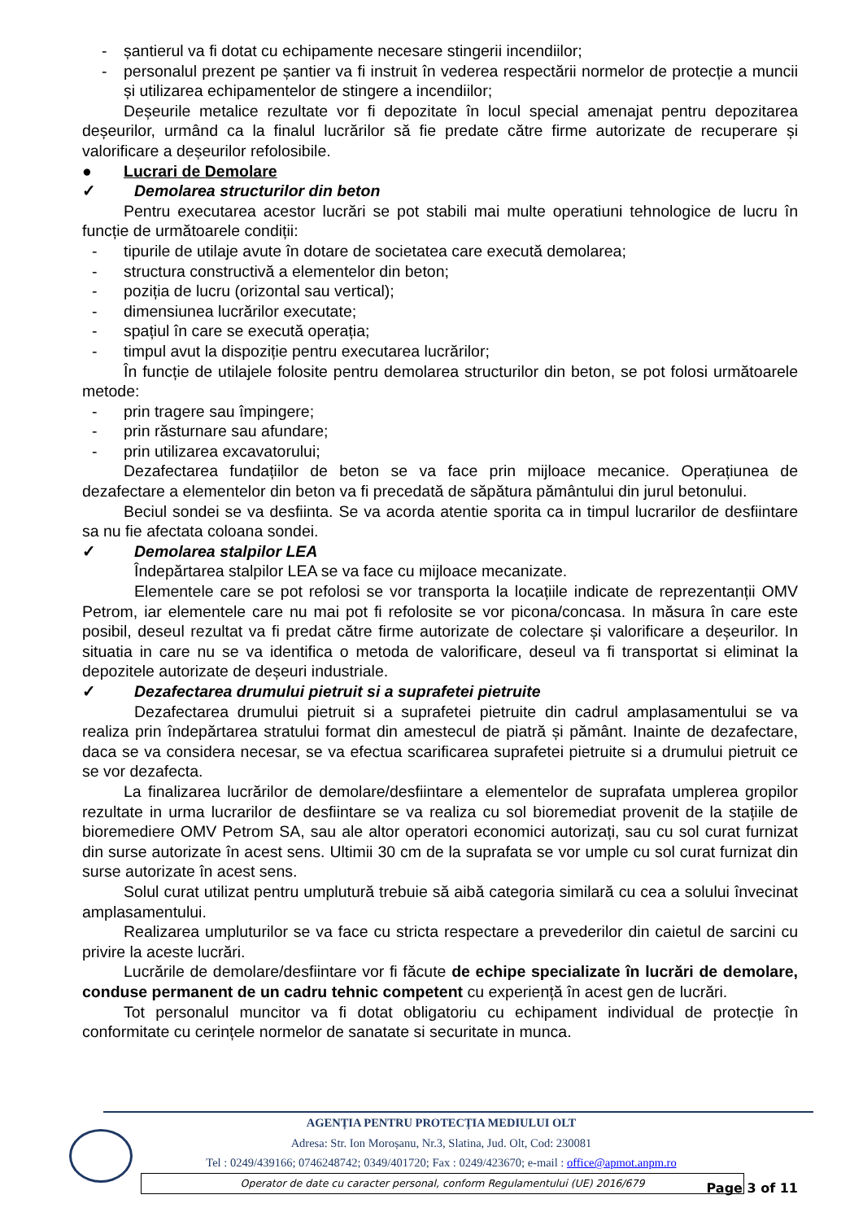- șantierul va fi dotat cu echipamente necesare stingerii incendiilor;
- personalul prezent pe șantier va fi instruit în vederea respectării normelor de protecție a muncii și utilizarea echipamentelor de stingere a incendiilor;
Deșeurile metalice rezultate vor fi depozitate în locul special amenajat pentru depozitarea deșeurilor, urmând ca la finalul lucrărilor să fie predate către firme autorizate de recuperare și valorificare a deșeurilor refolosibile.
● Lucrari de Demolare
✓ Demolarea structurilor din beton
Pentru executarea acestor lucrări se pot stabili mai multe operatiuni tehnologice de lucru în funcție de următoarele condiții:
- tipurile de utilaje avute în dotare de societatea care execută demolarea;
- structura constructivă a elementelor din beton;
- poziția de lucru (orizontal sau vertical);
- dimensiunea lucrărilor executate;
- spațiul în care se execută operația;
- timpul avut la dispoziție pentru executarea lucrărilor;
În funcție de utilajele folosite pentru demolarea structurilor din beton, se pot folosi următoarele metode:
- prin tragere sau împingere;
- prin răsturnare sau afundare;
- prin utilizarea excavatorului;
Dezafectarea fundațiilor de beton se va face prin mijloace mecanice. Operațiunea de dezafectare a elementelor din beton va fi precedată de săpătura pământului din jurul betonului.
Beciul sondei se va desfiinta. Se va acorda atentie sporita ca in timpul lucrarilor de desfiintare sa nu fie afectata coloana sondei.
✓ Demolarea stalpilor LEA
Îndepărtarea stalpilor LEA se va face cu mijloace mecanizate.
Elementele care se pot refolosi se vor transporta la locațiile indicate de reprezentanții OMV Petrom, iar elementele care nu mai pot fi refolosite se vor picona/concasa. In măsura în care este posibil, deseul rezultat va fi predat către firme autorizate de colectare și valorificare a deșeurilor. In situatia in care nu se va identifica o metoda de valorificare, deseul va fi transportat si eliminat la depozitele autorizate de deșeuri industriale.
✓ Dezafectarea drumului pietruit si a suprafetei pietruite
Dezafectarea drumului pietruit si a suprafetei pietruite din cadrul amplasamentului se va realiza prin îndepărtarea stratului format din amestecul de piatră și pământ. Inainte de dezafectare, daca se va considera necesar, se va efectua scarificarea suprafetei pietruite si a drumului pietruit ce se vor dezafecta.
La finalizarea lucrărilor de demolare/desfiintare a elementelor de suprafata umplerea gropilor rezultate in urma lucrarilor de desfiintare se va realiza cu sol bioremediat provenit de la stațiile de bioremediere OMV Petrom SA, sau ale altor operatori economici autorizați, sau cu sol curat furnizat din surse autorizate în acest sens. Ultimii 30 cm de la suprafata se vor umple cu sol curat furnizat din surse autorizate în acest sens.
Solul curat utilizat pentru umplutură trebuie să aibă categoria similară cu cea a solului învecinat amplasamentului.
Realizarea umpluturilor se va face cu stricta respectare a prevederilor din caietul de sarcini cu privire la aceste lucrări.
Lucrările de demolare/desfiintare vor fi făcute de echipe specializate în lucrări de demolare, conduse permanent de un cadru tehnic competent cu experiență în acest gen de lucrări.
Tot personalul muncitor va fi dotat obligatoriu cu echipament individual de protecție în conformitate cu cerințele normelor de sanatate si securitate in munca.
AGENȚIA PENTRU PROTECȚIA MEDIULUI OLT
Adresa: Str. Ion Moroșanu, Nr.3, Slatina, Jud. Olt, Cod: 230081
Tel : 0249/439166; 0746248742; 0349/401720; Fax : 0249/423670; e-mail : office@apmot.anpm.ro
Operator de date cu caracter personal, conform Regulamentului (UE) 2016/679
Page 3 of 11